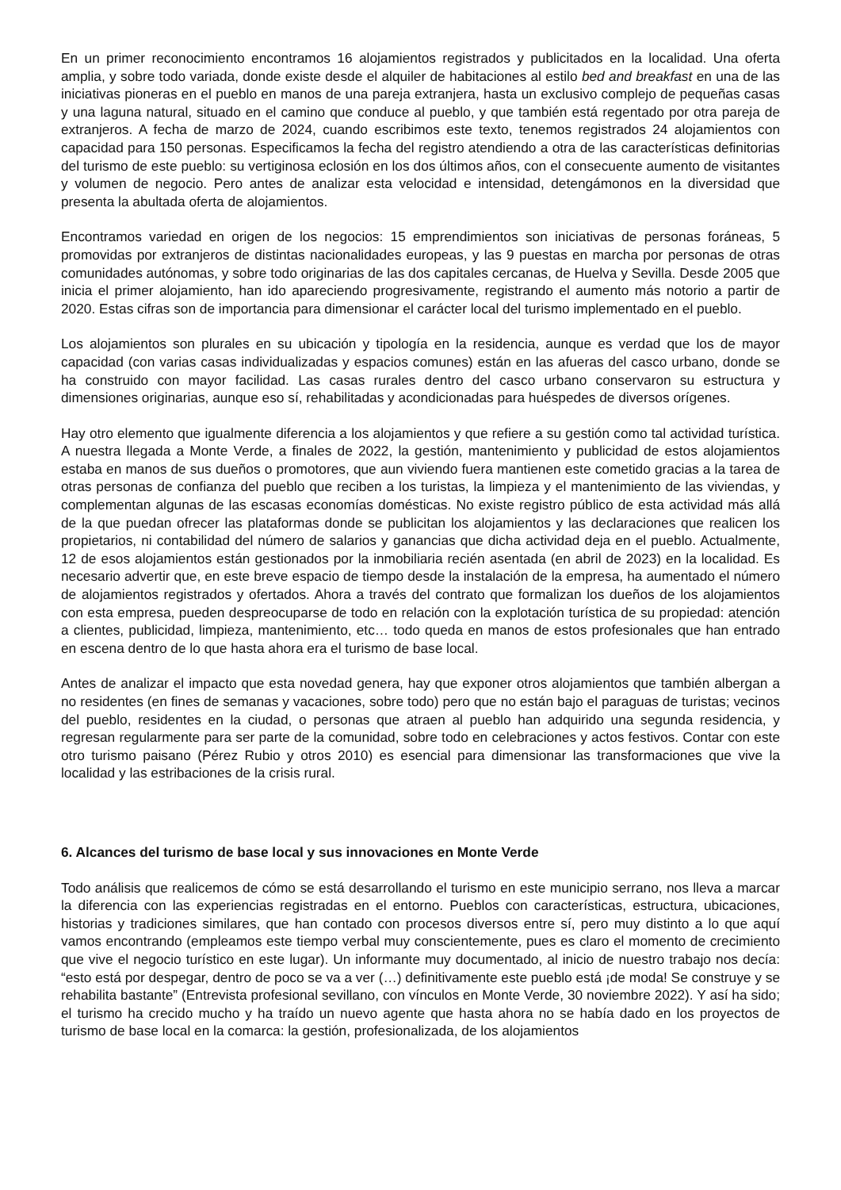En un primer reconocimiento encontramos 16 alojamientos registrados y publicitados en la localidad. Una oferta amplia, y sobre todo variada, donde existe desde el alquiler de habitaciones al estilo bed and breakfast en una de las iniciativas pioneras en el pueblo en manos de una pareja extranjera, hasta un exclusivo complejo de pequeñas casas y una laguna natural, situado en el camino que conduce al pueblo, y que también está regentado por otra pareja de extranjeros. A fecha de marzo de 2024, cuando escribimos este texto, tenemos registrados 24 alojamientos con capacidad para 150 personas. Especificamos la fecha del registro atendiendo a otra de las características definitorias del turismo de este pueblo: su vertiginosa eclosión en los dos últimos años, con el consecuente aumento de visitantes y volumen de negocio. Pero antes de analizar esta velocidad e intensidad, detengámonos en la diversidad que presenta la abultada oferta de alojamientos.
Encontramos variedad en origen de los negocios: 15 emprendimientos son iniciativas de personas foráneas, 5 promovidas por extranjeros de distintas nacionalidades europeas, y las 9 puestas en marcha por personas de otras comunidades autónomas, y sobre todo originarias de las dos capitales cercanas, de Huelva y Sevilla. Desde 2005 que inicia el primer alojamiento, han ido apareciendo progresivamente, registrando el aumento más notorio a partir de 2020. Estas cifras son de importancia para dimensionar el carácter local del turismo implementado en el pueblo.
Los alojamientos son plurales en su ubicación y tipología en la residencia, aunque es verdad que los de mayor capacidad (con varias casas individualizadas y espacios comunes) están en las afueras del casco urbano, donde se ha construido con mayor facilidad. Las casas rurales dentro del casco urbano conservaron su estructura y dimensiones originarias, aunque eso sí, rehabilitadas y acondicionadas para huéspedes de diversos orígenes.
Hay otro elemento que igualmente diferencia a los alojamientos y que refiere a su gestión como tal actividad turística. A nuestra llegada a Monte Verde, a finales de 2022, la gestión, mantenimiento y publicidad de estos alojamientos estaba en manos de sus dueños o promotores, que aun viviendo fuera mantienen este cometido gracias a la tarea de otras personas de confianza del pueblo que reciben a los turistas, la limpieza y el mantenimiento de las viviendas, y complementan algunas de las escasas economías domésticas. No existe registro público de esta actividad más allá de la que puedan ofrecer las plataformas donde se publicitan los alojamientos y las declaraciones que realicen los propietarios, ni contabilidad del número de salarios y ganancias que dicha actividad deja en el pueblo. Actualmente, 12 de esos alojamientos están gestionados por la inmobiliaria recién asentada (en abril de 2023) en la localidad. Es necesario advertir que, en este breve espacio de tiempo desde la instalación de la empresa, ha aumentado el número de alojamientos registrados y ofertados. Ahora a través del contrato que formalizan los dueños de los alojamientos con esta empresa, pueden despreocuparse de todo en relación con la explotación turística de su propiedad: atención a clientes, publicidad, limpieza, mantenimiento, etc… todo queda en manos de estos profesionales que han entrado en escena dentro de lo que hasta ahora era el turismo de base local.
Antes de analizar el impacto que esta novedad genera, hay que exponer otros alojamientos que también albergan a no residentes (en fines de semanas y vacaciones, sobre todo) pero que no están bajo el paraguas de turistas; vecinos del pueblo, residentes en la ciudad, o personas que atraen al pueblo han adquirido una segunda residencia, y regresan regularmente para ser parte de la comunidad, sobre todo en celebraciones y actos festivos. Contar con este otro turismo paisano (Pérez Rubio y otros 2010) es esencial para dimensionar las transformaciones que vive la localidad y las estribaciones de la crisis rural.
6. Alcances del turismo de base local y sus innovaciones en Monte Verde
Todo análisis que realicemos de cómo se está desarrollando el turismo en este municipio serrano, nos lleva a marcar la diferencia con las experiencias registradas en el entorno. Pueblos con características, estructura, ubicaciones, historias y tradiciones similares, que han contado con procesos diversos entre sí, pero muy distinto a lo que aquí vamos encontrando (empleamos este tiempo verbal muy conscientemente, pues es claro el momento de crecimiento que vive el negocio turístico en este lugar). Un informante muy documentado, al inicio de nuestro trabajo nos decía: “esto está por despegar, dentro de poco se va a ver (…) definitivamente este pueblo está ¡de moda! Se construye y se rehabilita bastante” (Entrevista profesional sevillano, con vínculos en Monte Verde, 30 noviembre 2022). Y así ha sido; el turismo ha crecido mucho y ha traído un nuevo agente que hasta ahora no se había dado en los proyectos de turismo de base local en la comarca: la gestión, profesionalizada, de los alojamientos